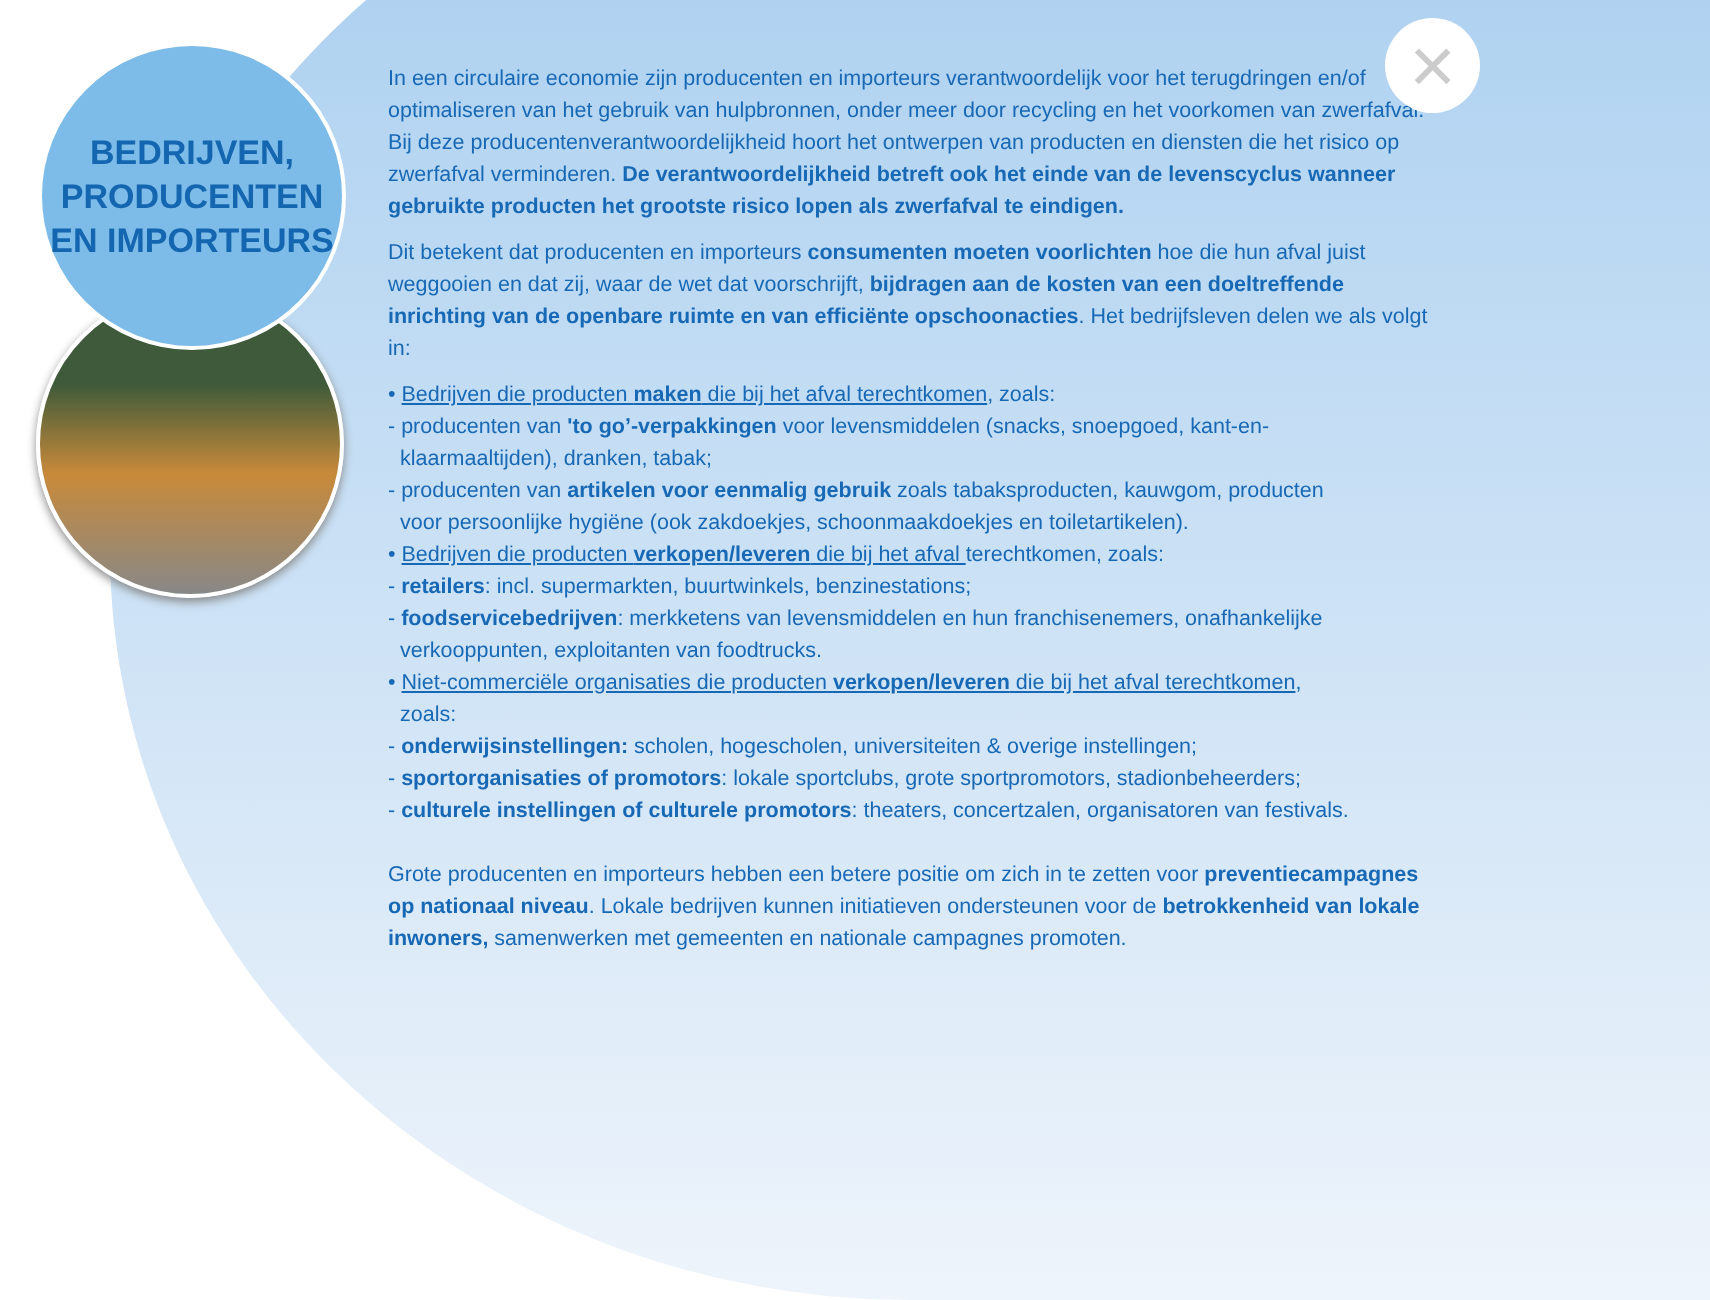×
BEDRIJVEN,
PRODUCENTEN
EN IMPORTEURS
In een circulaire economie zijn producenten en importeurs verantwoordelijk voor het terugdringen en/of optimaliseren van het gebruik van hulpbronnen, onder meer door recycling en het voorkomen van zwerfafval. Bij deze producentenverantwoordelijkheid hoort het ontwerpen van producten en diensten die het risico op zwerfafval verminderen. De verantwoordelijkheid betreft ook het einde van de levenscyclus wanneer gebruikte producten het grootste risico lopen als zwerfafval te eindigen.
Dit betekent dat producenten en importeurs consumenten moeten voorlichten hoe die hun afval juist weggooien en dat zij, waar de wet dat voorschrijft, bijdragen aan de kosten van een doeltreffende inrichting van de openbare ruimte en van efficiënte opschoonacties. Het bedrijfsleven delen we als volgt in:
• Bedrijven die producten maken die bij het afval terechtkomen, zoals:
- producenten van 'to go’-verpakkingen voor levensmiddelen (snacks, snoepgoed, kant-en-
klaarmaaltijden), dranken, tabak;
- producenten van artikelen voor eenmalig gebruik zoals tabaksproducten, kauwgom, producten
voor persoonlijke hygiëne (ook zakdoekjes, schoonmaakdoekjes en toiletartikelen).
• Bedrijven die producten verkopen/leveren die bij het afval terechtkomen, zoals:
- retailers: incl. supermarkten, buurtwinkels, benzinestations;
- foodservicebedrijven: merkketens van levensmiddelen en hun franchisenemers, onafhankelijke
verkooppunten, exploitanten van foodtrucks.
• Niet-commerciële organisaties die producten verkopen/leveren die bij het afval terechtkomen,
zoals:
- onderwijsinstellingen: scholen, hogescholen, universiteiten & overige instellingen;
- sportorganisaties of promotors: lokale sportclubs, grote sportpromotors, stadionbeheerders;
- culturele instellingen of culturele promotors: theaters, concertzalen, organisatoren van festivals.
Grote producenten en importeurs hebben een betere positie om zich in te zetten voor preventiecampagnes op nationaal niveau. Lokale bedrijven kunnen initiatieven ondersteunen voor de betrokkenheid van lokale inwoners, samenwerken met gemeenten en nationale campagnes promoten.